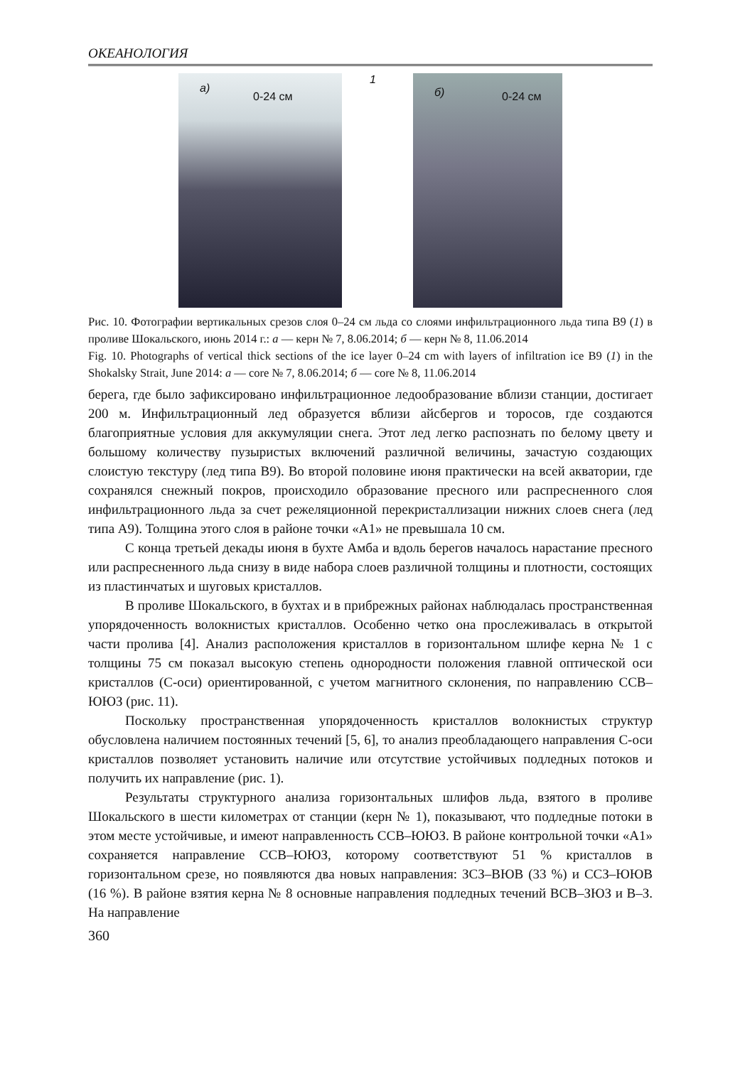ОКЕАНОЛОГИЯ
а)
0-24 см
1
б) 0-24 см
Рис. 10. Фотографии вертикальных срезов слоя 0–24 см льда со слоями инфильтрационного льда типа В9 (1) в проливе Шокальского, июнь 2014 г.: а — керн № 7, 8.06.2014; б — керн № 8, 11.06.2014
Fig. 10. Photographs of vertical thick sections of the ice layer 0–24 cm with layers of infiltration ice B9 (1) in the Shokalsky Strait, June 2014: a — core № 7, 8.06.2014; б — core № 8, 11.06.2014
берега, где было зафиксировано инфильтрационное ледообразование вблизи станции, достигает 200 м. Инфильтрационный лед образуется вблизи айсбергов и торосов, где создаются благоприятные условия для аккумуляции снега. Этот лед легко распознать по белому цвету и большому количеству пузыристых включений различной величины, зачастую создающих слоистую текстуру (лед типа В9). Во второй половине июня практически на всей акватории, где сохранялся снежный покров, происходило образование пресного или распресненного слоя инфильтрационного льда за счет режеляционной перекристаллизации нижних слоев снега (лед типа А9). Толщина этого слоя в районе точки «А1» не превышала 10 см.
С конца третьей декады июня в бухте Амба и вдоль берегов началось нарастание пресного или распресненного льда снизу в виде набора слоев различной толщины и плотности, состоящих из пластинчатых и шуговых кристаллов.
В проливе Шокальского, в бухтах и в прибрежных районах наблюдалась пространственная упорядоченность волокнистых кристаллов. Особенно четко она прослеживалась в открытой части пролива [4]. Анализ расположения кристаллов в горизонтальном шлифе керна № 1 с толщины 75 см показал высокую степень однородности положения главной оптической оси кристаллов (С-оси) ориентированной, с учетом магнитного склонения, по направлению ССВ–ЮЮЗ (рис. 11).
Поскольку пространственная упорядоченность кристаллов волокнистых структур обусловлена наличием постоянных течений [5, 6], то анализ преобладающего направления С-оси кристаллов позволяет установить наличие или отсутствие устойчивых подледных потоков и получить их направление (рис. 1).
Результаты структурного анализа горизонтальных шлифов льда, взятого в проливе Шокальского в шести километрах от станции (керн № 1), показывают, что подледные потоки в этом месте устойчивые, и имеют направленность ССВ–ЮЮЗ. В районе контрольной точки «А1» сохраняется направление ССВ–ЮЮЗ, которому соответствуют 51 % кристаллов в горизонтальном срезе, но появляются два новых направления: ЗСЗ–ВЮВ (33 %) и ССЗ–ЮЮВ (16 %). В районе взятия керна № 8 основные направления подледных течений ВСВ–ЗЮЗ и В–З. На направление
360